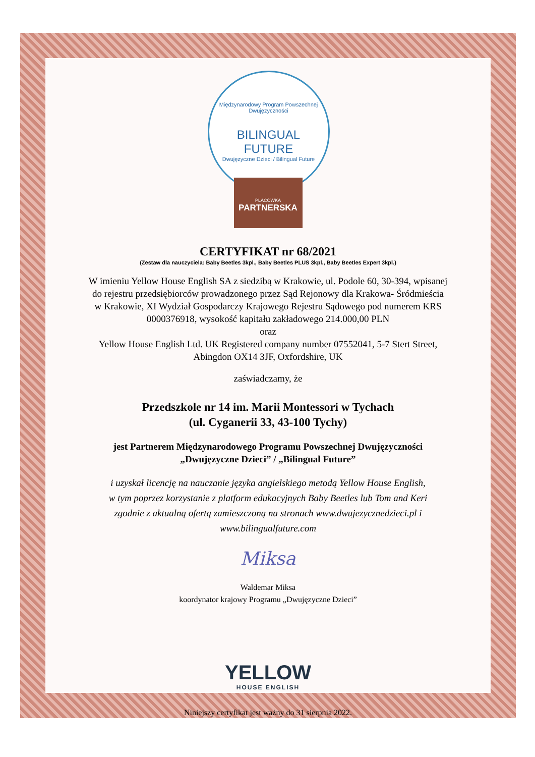Międzynarodowy Program Powszechnej Dwujęzyczności
BILINGUAL
FUTURE
Dwujęzyczne Dzieci / Bilingual Future
PLACÓWKA
PARTNERSKA
CERTYFIKAT nr 68/2021
(Zestaw dla nauczyciela: Baby Beetles 3kpl., Baby Beetles PLUS 3kpl., Baby Beetles Expert 3kpl.)
W imieniu Yellow House English SA z siedzibą w Krakowie, ul. Podole 60, 30-394, wpisanej
do rejestru przedsiębiorców prowadzonego przez Sąd Rejonowy dla Krakowa- Śródmieścia
w Krakowie, XI Wydział Gospodarczy Krajowego Rejestru Sądowego pod numerem KRS
0000376918, wysokość kapitału zakładowego 214.000,00 PLN
oraz
Yellow House English Ltd. UK Registered company number 07552041, 5-7 Stert Street,
Abingdon OX14 3JF, Oxfordshire, UK
zaświadczamy, że
Przedszkole nr 14 im. Marii Montessori w Tychach
(ul. Cyganerii 33, 43-100 Tychy)
jest Partnerem Międzynarodowego Programu Powszechnej Dwujęzyczności
„Dwujęzyczne Dzieci” / „Bilingual Future”
i uzyskał licencję na nauczanie języka angielskiego metodą Yellow House English,
w tym poprzez korzystanie z platform edukacyjnych Baby Beetles lub Tom and Keri
zgodnie z aktualną ofertą zamieszczoną na stronach www.dwujezycznedzieci.pl i
www.bilingualfuture.com
Miksa
Waldemar Miksa
koordynator krajowy Programu „Dwujęzyczne Dzieci”
YELLOW
HOUSE ENGLISH
Niniejszy certyfikat jest ważny do 31 sierpnia 2022.